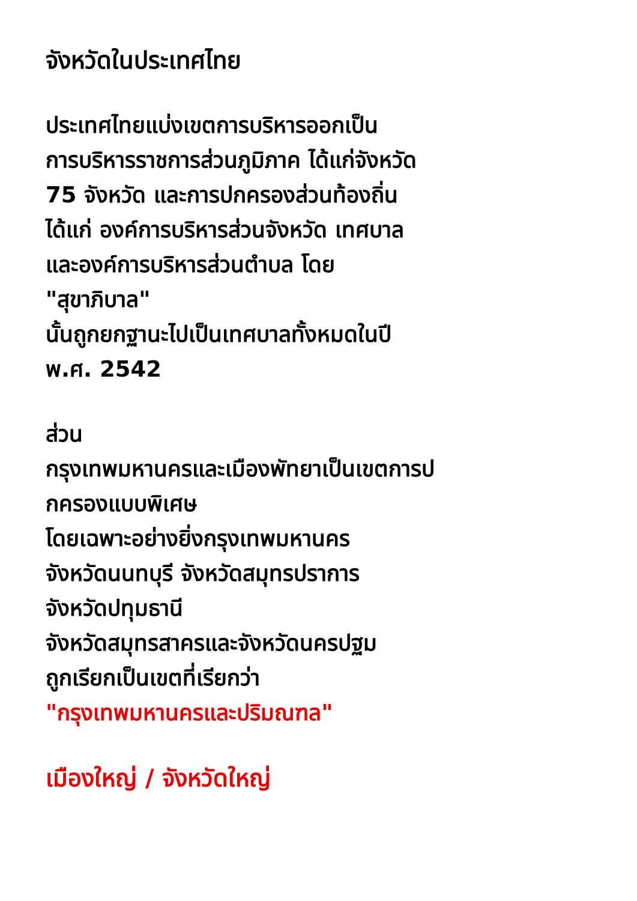จังหวัดในประเทศไทย
ประเทศไทยแบ่งเขตการบริหารออกเป็น
การบริหารราชการส่วนภูมิภาค ได้แก่จังหวัด
75 จังหวัด และการปกครองส่วนท้องถิ่น
ได้แก่ องค์การบริหารส่วนจังหวัด เทศบาล
และองค์การบริหารส่วนตำบล โดย
"สุขาภิบาล"
นั้นถูกยกฐานะไปเป็นเทศบาลทั้งหมดในปี
พ.ศ. 2542
ส่วน
กรุงเทพมหานครและเมืองพัทยาเป็นเขตการป
กครองแบบพิเศษ
โดยเฉพาะอย่างยิ่งกรุงเทพมหานคร
จังหวัดนนทบุรี จังหวัดสมุทรปราการ
จังหวัดปทุมธานี
จังหวัดสมุทรสาครและจังหวัดนครปฐม
ถูกเรียกเป็นเขตที่เรียกว่า
"กรุงเทพมหานครและปริมณฑล"
เมืองใหญ่ / จังหวัดใหญ่